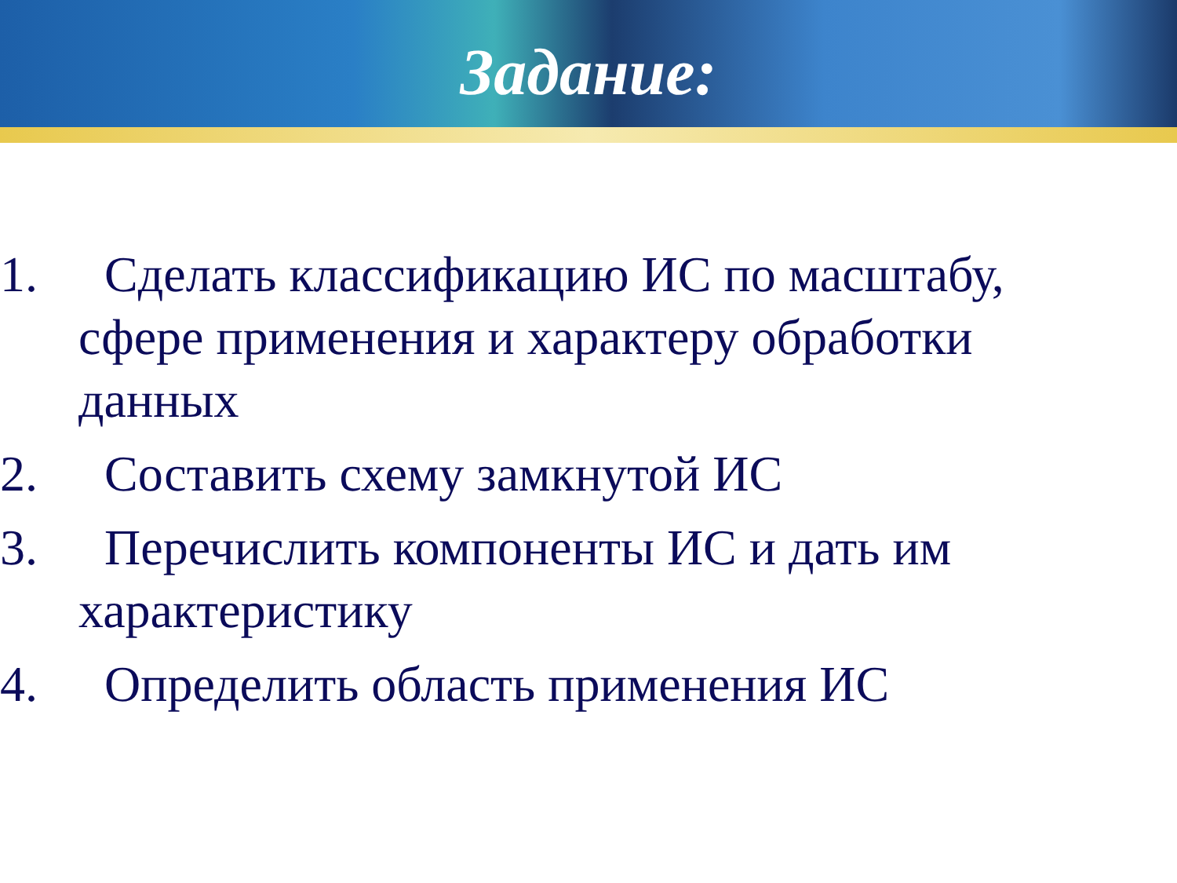Задание:
1. Сделать классификацию ИС по масштабу, сфере применения и характеру обработки данных
2. Составить схему замкнутой ИС
3. Перечислить компоненты ИС и дать им характеристику
4. Определить область применения ИС